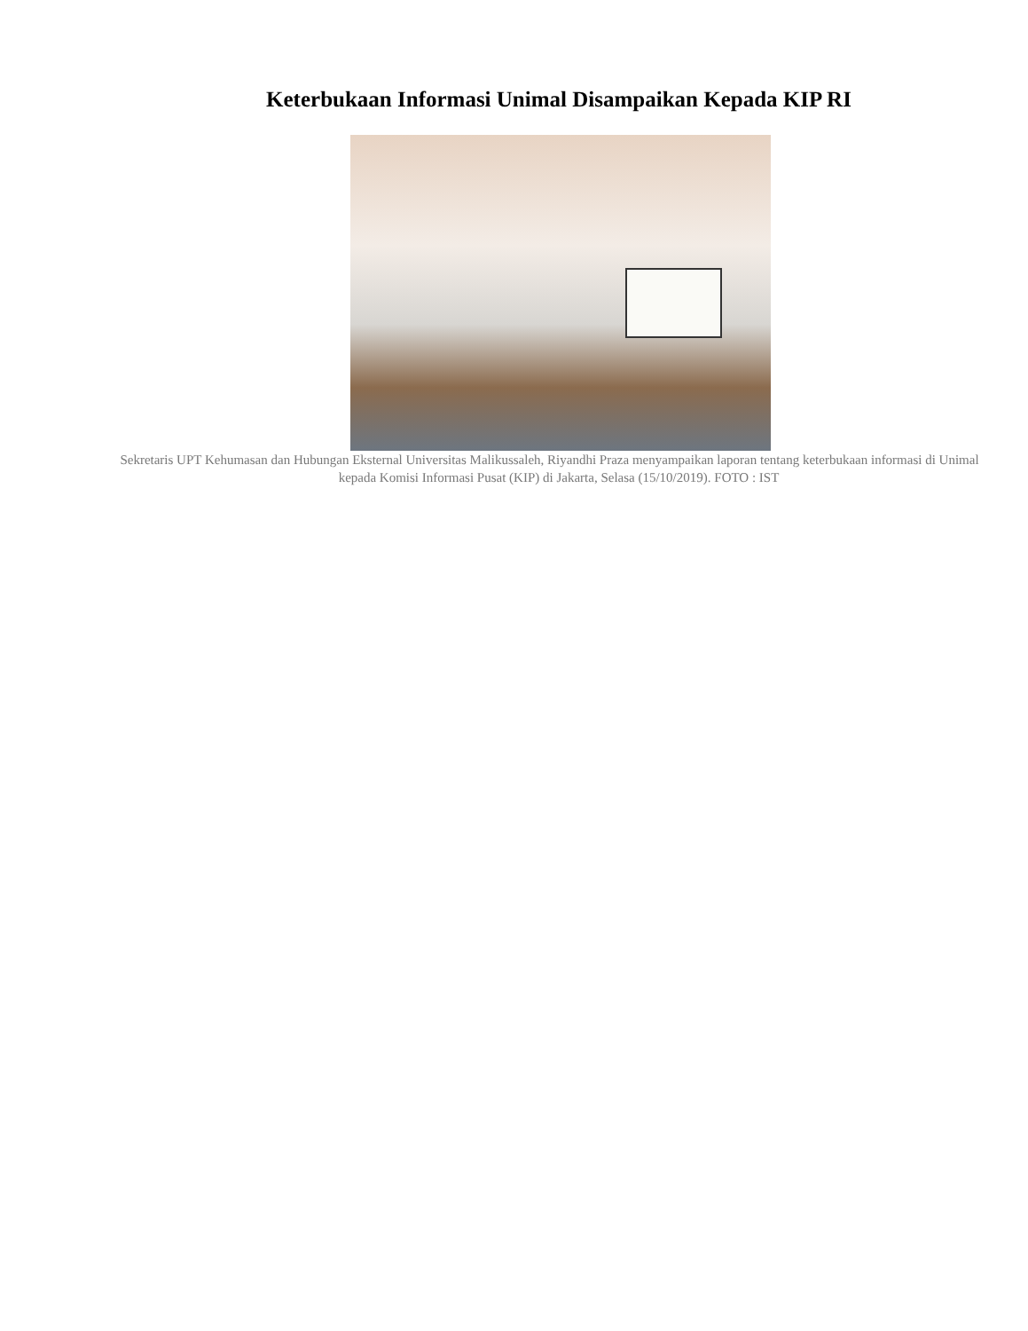Keterbukaan Informasi Unimal Disampaikan Kepada KIP RI
Sekretaris UPT Kehumasan dan Hubungan Eksternal Universitas Malikussaleh, Riyandhi Praza menyampaikan laporan tentang keterbukaan informasi di Unimal
kepada Komisi Informasi Pusat (KIP) di Jakarta, Selasa (15/10/2019). FOTO : IST